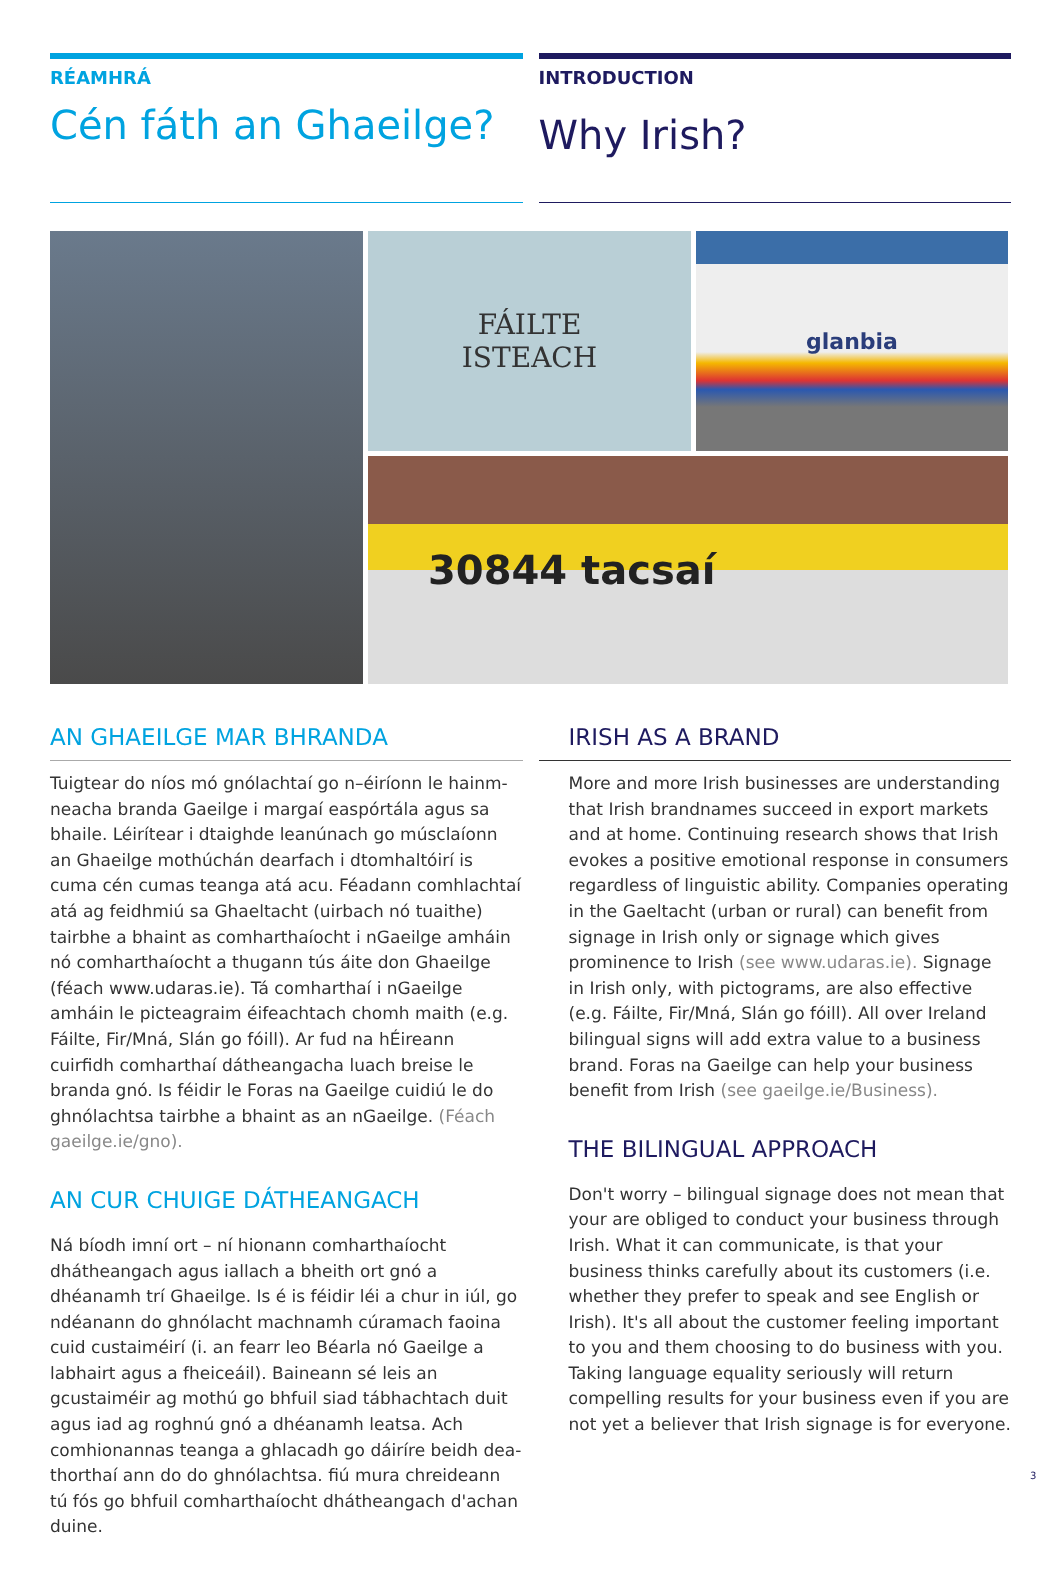RÉAMHRÁ
Cén fáth an Ghaeilge?
INTRODUCTION
Why Irish?
FÁILTE
ISTEACH
glanbia
30844 tacsaí
AN GHAEILGE MAR BHRANDA
Tuigtear do níos mó gnólachtaí go n–éiríonn le hainm-neacha branda Gaeilge i margaí easpórtála agus sa bhaile. Léirítear i dtaighde leanúnach go músclaíonn an Ghaeilge mothúchán dearfach i dtomhaltóirí is cuma cén cumas teanga atá acu. Féadann comhlachtaí atá ag feidhmiú sa Ghaeltacht (uirbach nó tuaithe) tairbhe a bhaint as comharthaíocht i nGaeilge amháin nó comharthaíocht a thugann tús áite don Ghaeilge (féach www.udaras.ie). Tá comharthaí i nGaeilge amháin le picteagraim éifeachtach chomh maith (e.g. Fáilte, Fir/Mná, Slán go fóill). Ar fud na hÉireann cuirfidh comharthaí dátheangacha luach breise le branda gnó. Is féidir le Foras na Gaeilge cuidiú le do ghnólachtsa tairbhe a bhaint as an nGaeilge. (Féach gaeilge.ie/gno).
AN CUR CHUIGE DÁTHEANGACH
Ná bíodh imní ort – ní hionann comharthaíocht dhátheangach agus iallach a bheith ort gnó a dhéanamh trí Ghaeilge. Is é is féidir léi a chur in iúl, go ndéanann do ghnólacht machnamh cúramach faoina cuid custaiméirí (i. an fearr leo Béarla nó Gaeilge a labhairt agus a fheiceáil). Baineann sé leis an gcustaiméir ag mothú go bhfuil siad tábhachtach duit agus iad ag roghnú gnó a dhéanamh leatsa. Ach comhionannas teanga a ghlacadh go dáiríre beidh dea-thorthaí ann do do ghnólachtsa. fiú mura chreideann tú fós go bhfuil comharthaíocht dhátheangach d'achan duine.
IRISH AS A BRAND
More and more Irish businesses are understanding that Irish brandnames succeed in export markets and at home. Continuing research shows that Irish evokes a positive emotional response in consumers regardless of linguistic ability. Companies operating in the Gaeltacht (urban or rural) can benefit from signage in Irish only or signage which gives prominence to Irish (see www.udaras.ie). Signage in Irish only, with pictograms, are also effective (e.g. Fáilte, Fir/Mná, Slán go fóill). All over Ireland bilingual signs will add extra value to a business brand. Foras na Gaeilge can help your business benefit from Irish (see gaeilge.ie/Business).
THE BILINGUAL APPROACH
Don't worry – bilingual signage does not mean that your are obliged to conduct your business through Irish. What it can communicate, is that your business thinks carefully about its customers (i.e. whether they prefer to speak and see English or Irish). It's all about the customer feeling important to you and them choosing to do business with you. Taking language equality seriously will return compelling results for your business even if you are not yet a believer that Irish signage is for everyone.
3